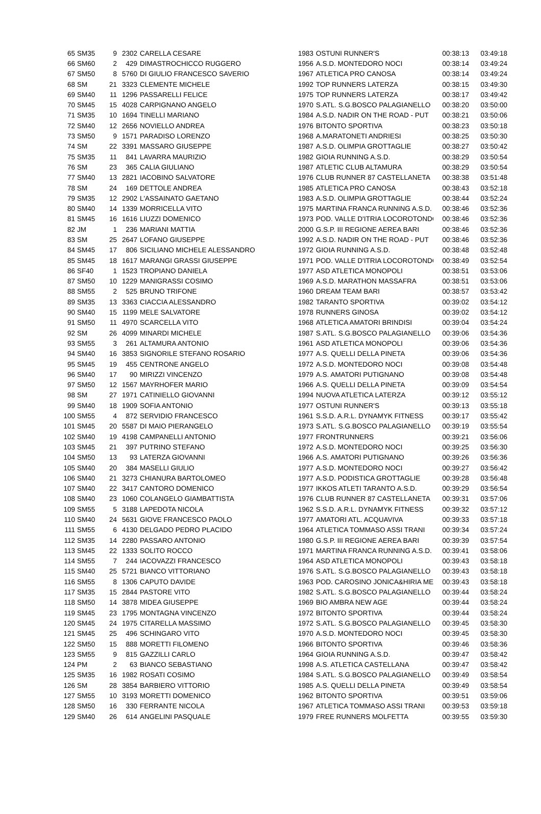| 65 | SM35 | 9 | 2302 | CARELLA CESARE | 1983 | OSTUNI RUNNER'S | 00:38:13 | 03:49:18 |
| 66 | SM60 | 2 | 429 | DIMASTROCHICCO RUGGERO | 1956 | A.S.D. MONTEDORO NOCI | 00:38:14 | 03:49:24 |
| 67 | SM50 | 8 | 5760 | DI GIULIO FRANCESCO SAVERIO | 1967 | ATLETICA PRO CANOSA | 00:38:14 | 03:49:24 |
| 68 | SM | 21 | 3323 | CLEMENTE MICHELE | 1992 | TOP RUNNERS LATERZA | 00:38:15 | 03:49:30 |
| 69 | SM40 | 11 | 1296 | PASSARELLI FELICE | 1975 | TOP RUNNERS LATERZA | 00:38:17 | 03:49:42 |
| 70 | SM45 | 15 | 4028 | CARPIGNANO ANGELO | 1970 | S.ATL. S.G.BOSCO PALAGIANELLO | 00:38:20 | 03:50:00 |
| 71 | SM35 | 10 | 1694 | TINELLI MARIANO | 1984 | A.S.D. NADIR ON THE ROAD - PUT | 00:38:21 | 03:50:06 |
| 72 | SM40 | 12 | 2656 | NOVIELLO ANDREA | 1976 | BITONTO SPORTIVA | 00:38:23 | 03:50:18 |
| 73 | SM50 | 9 | 1571 | PARADISO LORENZO | 1968 | A.MARATONETI ANDRIESI | 00:38:25 | 03:50:30 |
| 74 | SM | 22 | 3391 | MASSARO GIUSEPPE | 1987 | A.S.D. OLIMPIA GROTTAGLIE | 00:38:27 | 03:50:42 |
| 75 | SM35 | 11 | 841 | LAVARRA MAURIZIO | 1982 | GIOIA RUNNING A.S.D. | 00:38:29 | 03:50:54 |
| 76 | SM | 23 | 365 | CALIA GIULIANO | 1987 | ATLETIC CLUB ALTAMURA | 00:38:29 | 03:50:54 |
| 77 | SM40 | 13 | 2821 | IACOBINO SALVATORE | 1976 | CLUB RUNNER 87 CASTELLANETA | 00:38:38 | 03:51:48 |
| 78 | SM | 24 | 169 | DETTOLE ANDREA | 1985 | ATLETICA PRO CANOSA | 00:38:43 | 03:52:18 |
| 79 | SM35 | 12 | 2902 | L'ASSAINATO GAETANO | 1983 | A.S.D. OLIMPIA GROTTAGLIE | 00:38:44 | 03:52:24 |
| 80 | SM40 | 14 | 1339 | MORRICELLA VITO | 1975 | MARTINA FRANCA RUNNING A.S.D. | 00:38:46 | 03:52:36 |
| 81 | SM45 | 16 | 1616 | LIUZZI DOMENICO | 1973 | POD. VALLE D'ITRIA LOCOROTONDO | 00:38:46 | 03:52:36 |
| 82 | JM | 1 | 236 | MARIANI MATTIA | 2000 | G.S.P. III REGIONE AEREA BARI | 00:38:46 | 03:52:36 |
| 83 | SM | 25 | 2647 | LOFANO GIUSEPPE | 1992 | A.S.D. NADIR ON THE ROAD - PUT | 00:38:46 | 03:52:36 |
| 84 | SM45 | 17 | 806 | SICILIANO MICHELE ALESSANDRO | 1972 | GIOIA RUNNING A.S.D. | 00:38:48 | 03:52:48 |
| 85 | SM45 | 18 | 1617 | MARANGI GRASSI GIUSEPPE | 1971 | POD. VALLE D'ITRIA LOCOROTONDO | 00:38:49 | 03:52:54 |
| 86 | SF40 | 1 | 1523 | TROPIANO DANIELA | 1977 | ASD ATLETICA MONOPOLI | 00:38:51 | 03:53:06 |
| 87 | SM50 | 10 | 1229 | MANIGRASSI COSIMO | 1969 | A.S.D. MARATHON MASSAFRA | 00:38:51 | 03:53:06 |
| 88 | SM55 | 2 | 525 | BRUNO TRIFONE | 1960 | DREAM TEAM BARI | 00:38:57 | 03:53:42 |
| 89 | SM35 | 13 | 3363 | CIACCIA ALESSANDRO | 1982 | TARANTO SPORTIVA | 00:39:02 | 03:54:12 |
| 90 | SM40 | 15 | 1199 | MELE SALVATORE | 1978 | RUNNERS GINOSA | 00:39:02 | 03:54:12 |
| 91 | SM50 | 11 | 4970 | SCARCELLA VITO | 1968 | ATLETICA AMATORI BRINDISI | 00:39:04 | 03:54:24 |
| 92 | SM | 26 | 4099 | MINARDI MICHELE | 1987 | S.ATL. S.G.BOSCO PALAGIANELLO | 00:39:06 | 03:54:36 |
| 93 | SM55 | 3 | 261 | ALTAMURA ANTONIO | 1961 | ASD ATLETICA MONOPOLI | 00:39:06 | 03:54:36 |
| 94 | SM40 | 16 | 3853 | SIGNORILE STEFANO ROSARIO | 1977 | A.S. QUELLI DELLA PINETA | 00:39:06 | 03:54:36 |
| 95 | SM45 | 19 | 455 | CENTRONE ANGELO | 1972 | A.S.D. MONTEDORO NOCI | 00:39:08 | 03:54:48 |
| 96 | SM40 | 17 | 90 | MIRIZZI VINCENZO | 1979 | A.S. AMATORI PUTIGNANO | 00:39:08 | 03:54:48 |
| 97 | SM50 | 12 | 1567 | MAYRHOFER MARIO | 1966 | A.S. QUELLI DELLA PINETA | 00:39:09 | 03:54:54 |
| 98 | SM | 27 | 1971 | CATINIELLO GIOVANNI | 1994 | NUOVA ATLETICA LATERZA | 00:39:12 | 03:55:12 |
| 99 | SM40 | 18 | 1909 | SOFIA ANTONIO | 1977 | OSTUNI RUNNER'S | 00:39:13 | 03:55:18 |
| 100 | SM55 | 4 | 872 | SERVIDIO FRANCESCO | 1961 | S.S.D. A.R.L. DYNAMYK FITNESS | 00:39:17 | 03:55:42 |
| 101 | SM45 | 20 | 5587 | DI MAIO PIERANGELO | 1973 | S.ATL. S.G.BOSCO PALAGIANELLO | 00:39:19 | 03:55:54 |
| 102 | SM40 | 19 | 4198 | CAMPANELLI ANTONIO | 1977 | FRONTRUNNERS | 00:39:21 | 03:56:06 |
| 103 | SM45 | 21 | 397 | PUTRINO STEFANO | 1972 | A.S.D. MONTEDORO NOCI | 00:39:25 | 03:56:30 |
| 104 | SM50 | 13 | 93 | LATERZA GIOVANNI | 1966 | A.S. AMATORI PUTIGNANO | 00:39:26 | 03:56:36 |
| 105 | SM40 | 20 | 384 | MASELLI GIULIO | 1977 | A.S.D. MONTEDORO NOCI | 00:39:27 | 03:56:42 |
| 106 | SM40 | 21 | 3273 | CHIANURA BARTOLOMEO | 1977 | A.S.D. PODISTICA GROTTAGLIE | 00:39:28 | 03:56:48 |
| 107 | SM40 | 22 | 3417 | CANTORO DOMENICO | 1977 | IKKOS ATLETI TARANTO A.S.D. | 00:39:29 | 03:56:54 |
| 108 | SM40 | 23 | 1060 | COLANGELO GIAMBATTISTA | 1976 | CLUB RUNNER 87 CASTELLANETA | 00:39:31 | 03:57:06 |
| 109 | SM55 | 5 | 3188 | LAPEDOTA NICOLA | 1962 | S.S.D. A.R.L. DYNAMYK FITNESS | 00:39:32 | 03:57:12 |
| 110 | SM40 | 24 | 5631 | GIOVE FRANCESCO PAOLO | 1977 | AMATORI ATL. ACQUAVIVA | 00:39:33 | 03:57:18 |
| 111 | SM55 | 6 | 4130 | DELGADO PEDRO PLACIDO | 1964 | ATLETICA TOMMASO ASSI TRANI | 00:39:34 | 03:57:24 |
| 112 | SM35 | 14 | 2280 | PASSARO ANTONIO | 1980 | G.S.P. III REGIONE AEREA BARI | 00:39:39 | 03:57:54 |
| 113 | SM45 | 22 | 1333 | SOLITO ROCCO | 1971 | MARTINA FRANCA RUNNING A.S.D. | 00:39:41 | 03:58:06 |
| 114 | SM55 | 7 | 244 | IACOVAZZI FRANCESCO | 1964 | ASD ATLETICA MONOPOLI | 00:39:43 | 03:58:18 |
| 115 | SM40 | 25 | 5721 | BIANCO VITTORIANO | 1976 | S.ATL. S.G.BOSCO PALAGIANELLO | 00:39:43 | 03:58:18 |
| 116 | SM55 | 8 | 1306 | CAPUTO DAVIDE | 1963 | POD. CAROSINO JONICA&HIRIA ME | 00:39:43 | 03:58:18 |
| 117 | SM35 | 15 | 2844 | PASTORE VITO | 1982 | S.ATL. S.G.BOSCO PALAGIANELLO | 00:39:44 | 03:58:24 |
| 118 | SM50 | 14 | 3878 | MIDEA GIUSEPPE | 1969 | BIO AMBRA NEW AGE | 00:39:44 | 03:58:24 |
| 119 | SM45 | 23 | 1795 | MONTAGNA VINCENZO | 1972 | BITONTO SPORTIVA | 00:39:44 | 03:58:24 |
| 120 | SM45 | 24 | 1975 | CITARELLA MASSIMO | 1972 | S.ATL. S.G.BOSCO PALAGIANELLO | 00:39:45 | 03:58:30 |
| 121 | SM45 | 25 | 496 | SCHINGARO VITO | 1970 | A.S.D. MONTEDORO NOCI | 00:39:45 | 03:58:30 |
| 122 | SM50 | 15 | 888 | MORETTI FILOMENO | 1966 | BITONTO SPORTIVA | 00:39:46 | 03:58:36 |
| 123 | SM55 | 9 | 815 | GAZZILLI CARLO | 1964 | GIOIA RUNNING A.S.D. | 00:39:47 | 03:58:42 |
| 124 | PM | 2 | 63 | BIANCO SEBASTIANO | 1998 | A.S. ATLETICA CASTELLANA | 00:39:47 | 03:58:42 |
| 125 | SM35 | 16 | 1982 | ROSATI COSIMO | 1984 | S.ATL. S.G.BOSCO PALAGIANELLO | 00:39:49 | 03:58:54 |
| 126 | SM | 28 | 3854 | BARBIERO VITTORIO | 1985 | A.S. QUELLI DELLA PINETA | 00:39:49 | 03:58:54 |
| 127 | SM55 | 10 | 3193 | MORETTI DOMENICO | 1962 | BITONTO SPORTIVA | 00:39:51 | 03:59:06 |
| 128 | SM50 | 16 | 330 | FERRANTE NICOLA | 1967 | ATLETICA TOMMASO ASSI TRANI | 00:39:53 | 03:59:18 |
| 129 | SM40 | 26 | 614 | ANGELINI PASQUALE | 1979 | FREE RUNNERS MOLFETTA | 00:39:55 | 03:59:30 |